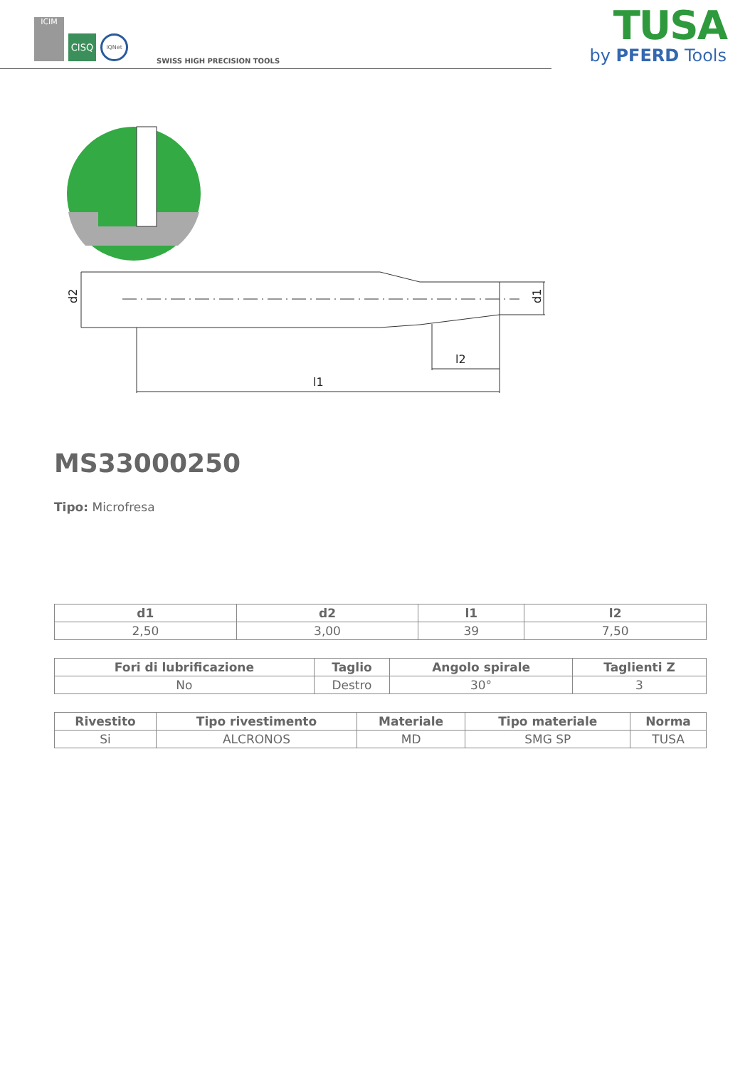ICIM
CISQ
IQNet
SWISS HIGH PRECISION TOOLS
TUSA
by PFERD Tools
d2
d1
l2
l1
MS33000250
Tipo: Microfresa
| d1 | d2 | l1 | l2 |
| --- | --- | --- | --- |
| 2,50 | 3,00 | 39 | 7,50 |
| Fori di lubrificazione | Taglio | Angolo spirale | Taglienti Z |
| --- | --- | --- | --- |
| No | Destro | 30° | 3 |
| Rivestito | Tipo rivestimento | Materiale | Tipo materiale | Norma |
| --- | --- | --- | --- | --- |
| Si | ALCRONOS | MD | SMG SP | TUSA |